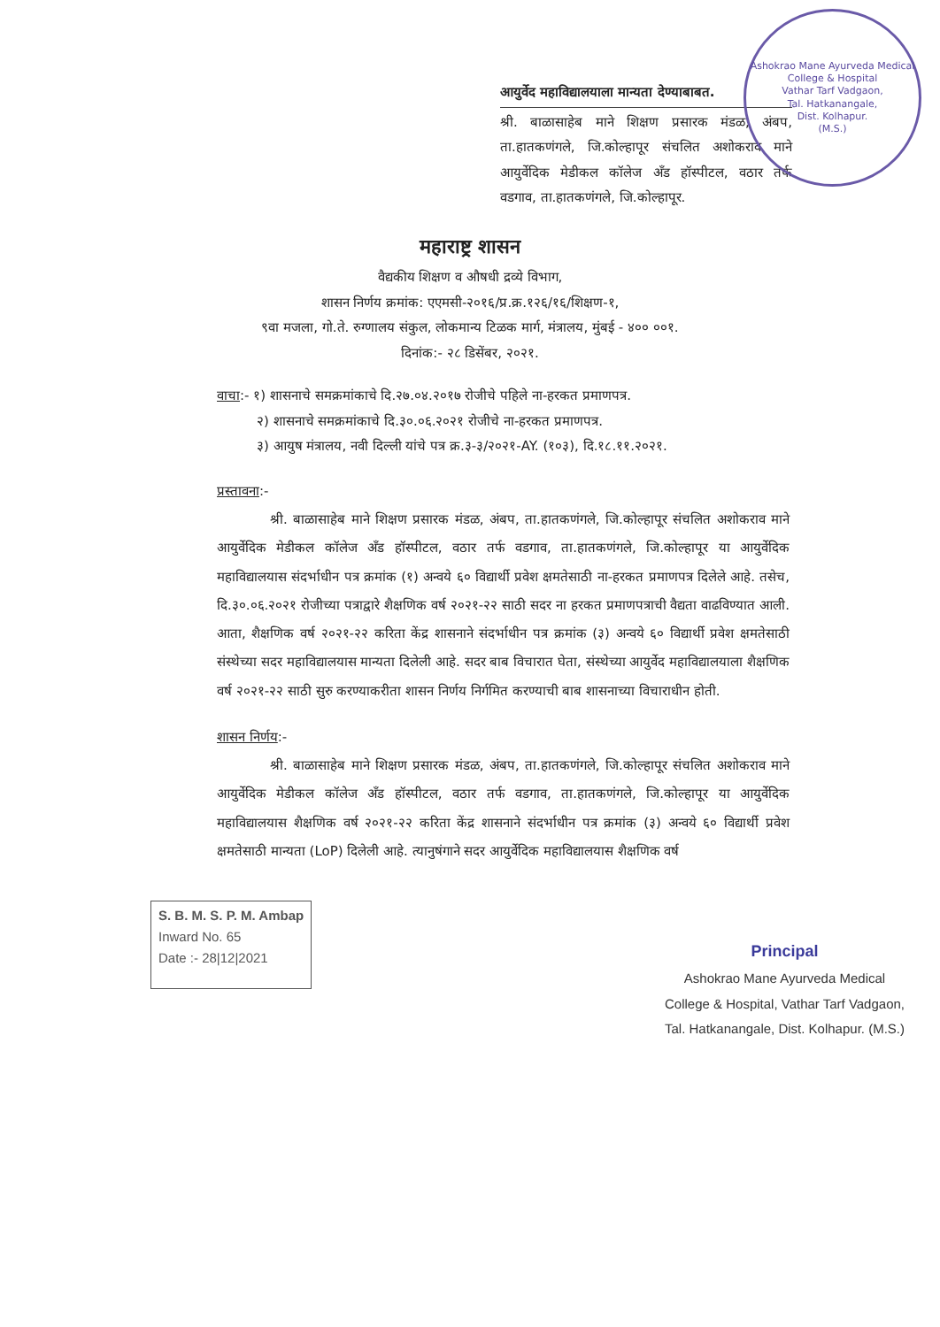Ashokrao Mane Ayurveda Medical College & Hospital
Vathar Tarf Vadgaon,
Tal. Hatkanangale,
Dist. Kolhapur.
(M.S.)
आयुर्वेद महाविद्यालयाला मान्यता देण्याबाबत.
श्री. बाळासाहेब माने शिक्षण प्रसारक मंडळ, अंबप, ता.हातकणंगले, जि.कोल्हापूर संचलित अशोकराव माने आयुर्वेदिक मेडीकल कॉलेज अँड हॉस्पीटल, वठार तर्फ वडगाव, ता.हातकणंगले, जि.कोल्हापूर.
महाराष्ट्र शासन
वैद्यकीय शिक्षण व औषधी द्रव्ये विभाग,
शासन निर्णय क्रमांक: एएमसी-२०१६/प्र.क्र.१२६/१६/शिक्षण-१,
९वा मजला, गो.ते. रुग्णालय संकुल, लोकमान्य टिळक मार्ग, मंत्रालय, मुंबई - ४०० ००१.
दिनांक:- २८ डिसेंबर, २०२१.
वाचा:- १) शासनाचे समक्रमांकाचे दि.२७.०४.२०१७ रोजीचे पहिले ना-हरकत प्रमाणपत्र.
२) शासनाचे समक्रमांकाचे दि.३०.०६.२०२१ रोजीचे ना-हरकत प्रमाणपत्र.
३) आयुष मंत्रालय, नवी दिल्ली यांचे पत्र क्र.३-३/२०२१-AY. (१०३), दि.१८.११.२०२१.
प्रस्तावना:-
श्री. बाळासाहेब माने शिक्षण प्रसारक मंडळ, अंबप, ता.हातकणंगले, जि.कोल्हापूर संचलित अशोकराव माने आयुर्वेदिक मेडीकल कॉलेज अँड हॉस्पीटल, वठार तर्फ वडगाव, ता.हातकणंगले, जि.कोल्हापूर या आयुर्वेदिक महाविद्यालयास संदर्भाधीन पत्र क्रमांक (१) अन्वये ६० विद्यार्थी प्रवेश क्षमतेसाठी ना-हरकत प्रमाणपत्र दिलेले आहे. तसेच, दि.३०.०६.२०२१ रोजीच्या पत्राद्वारे शैक्षणिक वर्ष २०२१-२२ साठी सदर ना हरकत प्रमाणपत्राची वैद्यता वाढविण्यात आली. आता, शैक्षणिक वर्ष २०२१-२२ करिता केंद्र शासनाने संदर्भाधीन पत्र क्रमांक (३) अन्वये ६० विद्यार्थी प्रवेश क्षमतेसाठी संस्थेच्या सदर महाविद्यालयास मान्यता दिलेली आहे. सदर बाब विचारात घेता, संस्थेच्या आयुर्वेद महाविद्यालयाला शैक्षणिक वर्ष २०२१-२२ साठी सुरु करण्याकरीता शासन निर्णय निर्गमित करण्याची बाब शासनाच्या विचाराधीन होती.
शासन निर्णय:-
श्री. बाळासाहेब माने शिक्षण प्रसारक मंडळ, अंबप, ता.हातकणंगले, जि.कोल्हापूर संचलित अशोकराव माने आयुर्वेदिक मेडीकल कॉलेज अँड हॉस्पीटल, वठार तर्फ वडगाव, ता.हातकणंगले, जि.कोल्हापूर या आयुर्वेदिक महाविद्यालयास शैक्षणिक वर्ष २०२१-२२ करिता केंद्र शासनाने संदर्भाधीन पत्र क्रमांक (३) अन्वये ६० विद्यार्थी प्रवेश क्षमतेसाठी मान्यता (LoP) दिलेली आहे. त्यानुषंगाने सदर आयुर्वेदिक महाविद्यालयास शैक्षणिक वर्ष
S. B. M. S. P. M. Ambap
Inward No. 65
Date :- 28|12|2021
Principal
Ashokrao Mane Ayurveda Medical
College & Hospital, Vathar Tarf Vadgaon,
Tal. Hatkanangale, Dist. Kolhapur. (M.S.)